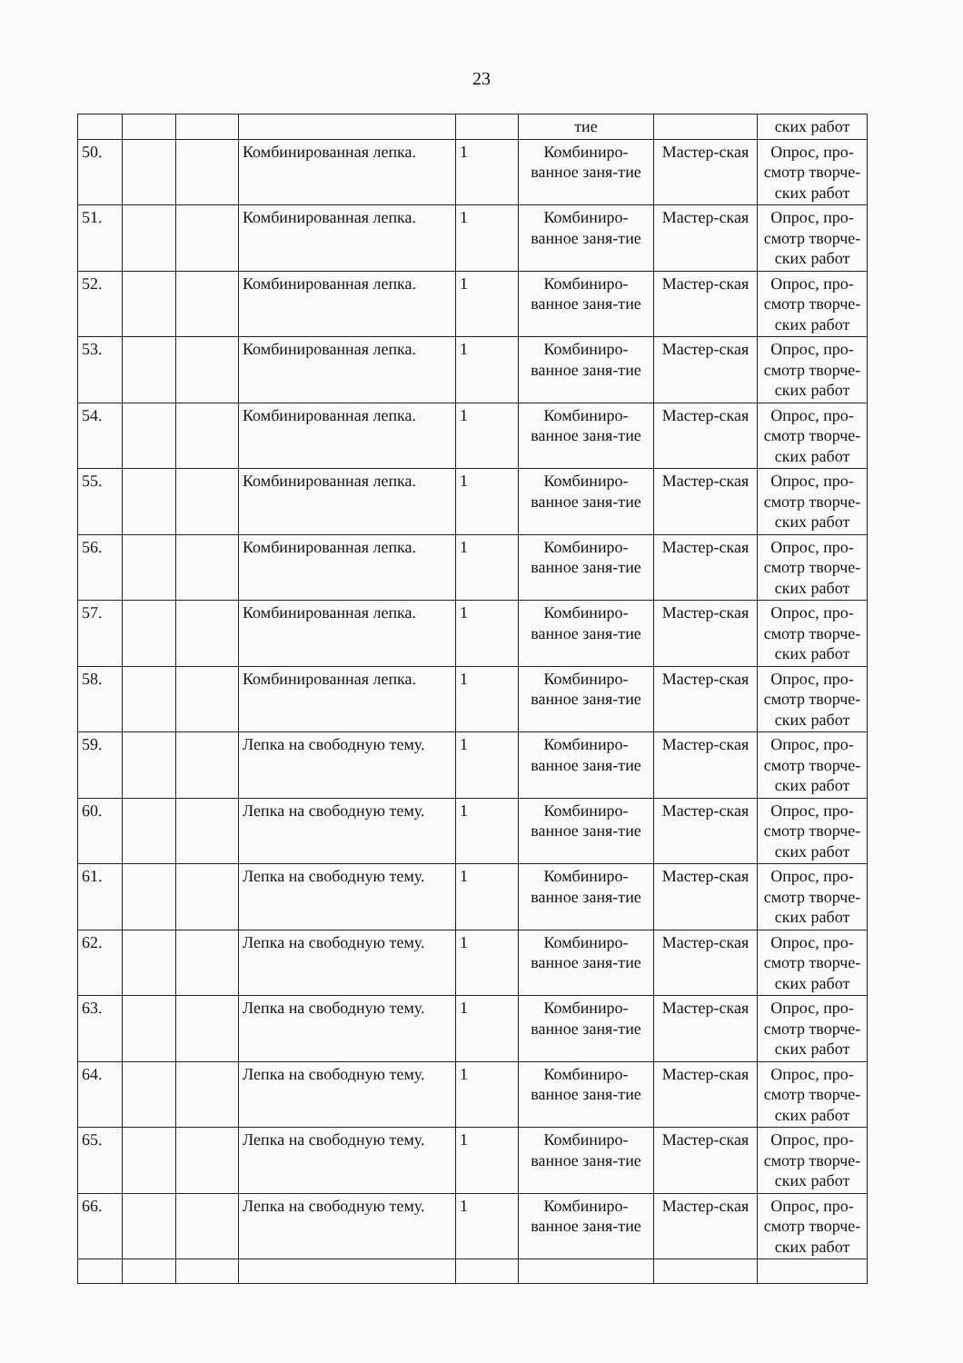23
| | | | | | тие | | ских работ |
| 50. | | | Комбинированная лепка. | 1 | Комбиниро-ванное заня-тие | Мастер-ская | Опрос, про-смотр творче-ских работ |
| 51. | | | Комбинированная лепка. | 1 | Комбиниро-ванное заня-тие | Мастер-ская | Опрос, про-смотр творче-ских работ |
| 52. | | | Комбинированная лепка. | 1 | Комбиниро-ванное заня-тие | Мастер-ская | Опрос, про-смотр творче-ских работ |
| 53. | | | Комбинированная лепка. | 1 | Комбиниро-ванное заня-тие | Мастер-ская | Опрос, про-смотр творче-ских работ |
| 54. | | | Комбинированная лепка. | 1 | Комбиниро-ванное заня-тие | Мастер-ская | Опрос, про-смотр творче-ских работ |
| 55. | | | Комбинированная лепка. | 1 | Комбиниро-ванное заня-тие | Мастер-ская | Опрос, про-смотр творче-ских работ |
| 56. | | | Комбинированная лепка. | 1 | Комбиниро-ванное заня-тие | Мастер-ская | Опрос, про-смотр творче-ских работ |
| 57. | | | Комбинированная лепка. | 1 | Комбиниро-ванное заня-тие | Мастер-ская | Опрос, про-смотр творче-ских работ |
| 58. | | | Комбинированная лепка. | 1 | Комбиниро-ванное заня-тие | Мастер-ская | Опрос, про-смотр творче-ских работ |
| 59. | | | Лепка на свободную тему. | 1 | Комбиниро-ванное заня-тие | Мастер-ская | Опрос, про-смотр творче-ских работ |
| 60. | | | Лепка на свободную тему. | 1 | Комбиниро-ванное заня-тие | Мастер-ская | Опрос, про-смотр творче-ских работ |
| 61. | | | Лепка на свободную тему. | 1 | Комбиниро-ванное заня-тие | Мастер-ская | Опрос, про-смотр творче-ских работ |
| 62. | | | Лепка на свободную тему. | 1 | Комбиниро-ванное заня-тие | Мастер-ская | Опрос, про-смотр творче-ских работ |
| 63. | | | Лепка на свободную тему. | 1 | Комбиниро-ванное заня-тие | Мастер-ская | Опрос, про-смотр творче-ских работ |
| 64. | | | Лепка на свободную тему. | 1 | Комбиниро-ванное заня-тие | Мастер-ская | Опрос, про-смотр творче-ских работ |
| 65. | | | Лепка на свободную тему. | 1 | Комбиниро-ванное заня-тие | Мастер-ская | Опрос, про-смотр творче-ских работ |
| 66. | | | Лепка на свободную тему. | 1 | Комбиниро-ванное заня-тие | Мастер-ская | Опрос, про-смотр творче-ских работ |